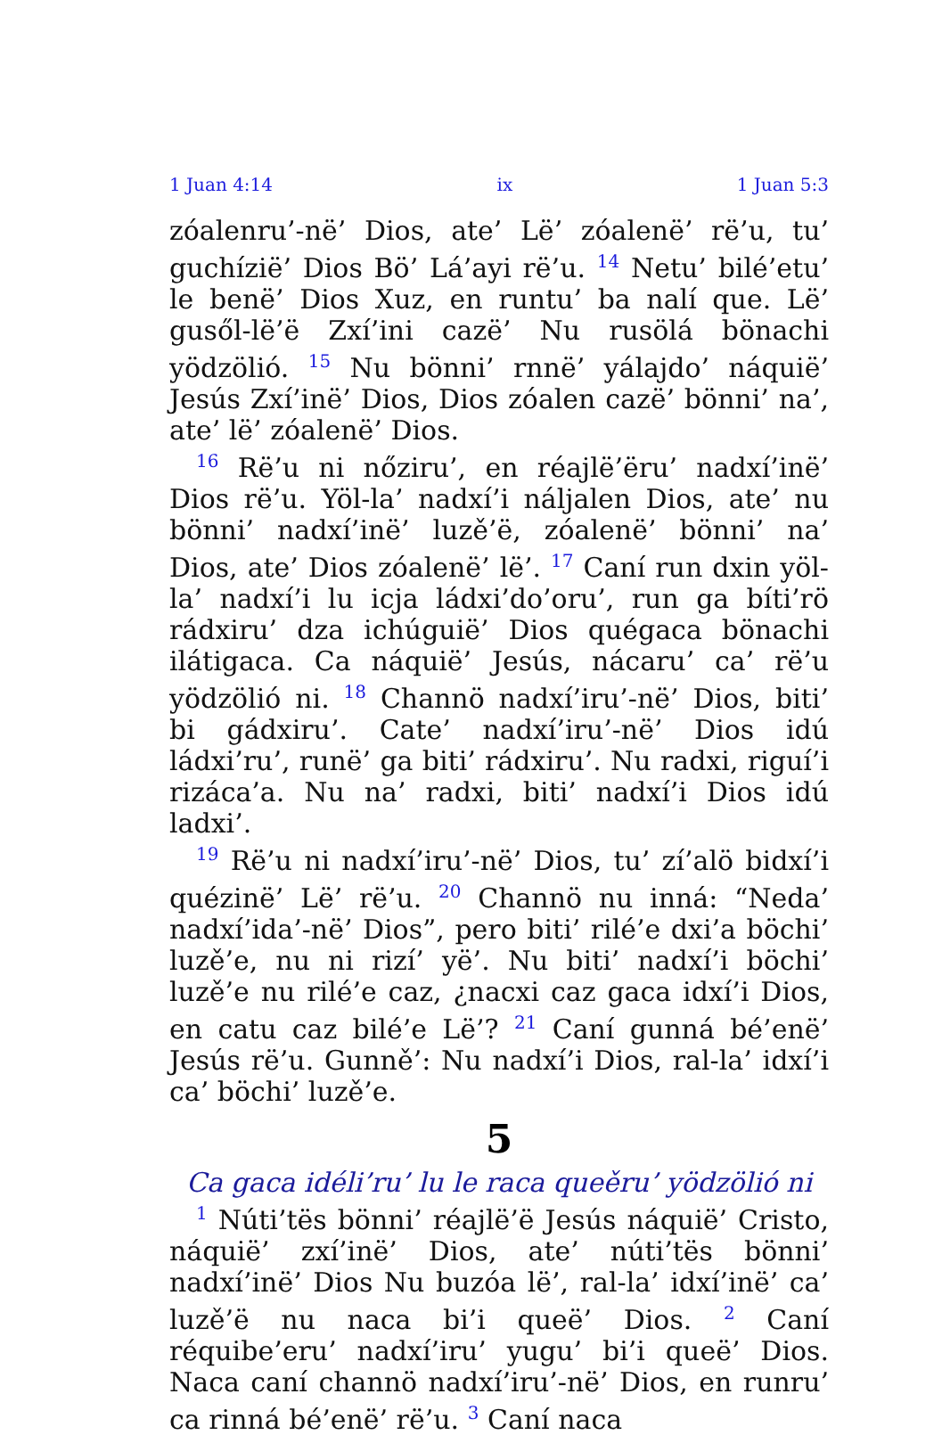1 Juan 4:14 ix 1 Juan 5:3
zóalenru’-në’ Dios, ate’ Lë’ zóalenë’ rë’u, tu’ guchízië’ Dios Bö’ Lá’ayi rë’u. <sup>14</sup> Netu’ bilé’etu’ le benë’ Dios Xuz, en runtu’ ba nalí que. Lë’ gusől-lë’ë Zxí’ini cazë’ Nu rusölá bönachi yödzölió. <sup>15</sup> Nu bönni’ rnnë’ yálajdo’ náquië’ Jesús Zxí’inë’ Dios, Dios zóalen cazë’ bönni’ na’, ate’ lë’ zóalenë’ Dios.
<sup>16</sup> Rë’u ni nőziru’, en réajlë’ëru’ nadxí’inë’ Dios rë’u. Yöl-la’ nadxí’i náljalen Dios, ate’ nu bönni’ nadxí’inë’ luzě’ë, zóalenë’ bönni’ na’ Dios, ate’ Dios zóalenë’ lë’. <sup>17</sup> Caní run dxin yöl-la’ nadxí’i lu icja ládxi’do’oru’, run ga bíti’rö rádxiru’ dza ichúguië’ Dios quégaca bönachi ilátigaca. Ca náquië’ Jesús, nácaru’ ca’ rë’u yödzölió ni. <sup>18</sup> Channö nadxí’iru’-në’ Dios, biti’ bi gádxiru’. Cate’ nadxí’iru’-në’ Dios idú ládxi’ru’, runë’ ga biti’ rádxiru’. Nu radxi, riguí’i rizáca’a. Nu na’ radxi, biti’ nadxí’i Dios idú ladxi’.
<sup>19</sup> Rë’u ni nadxí’iru’-në’ Dios, tu’ zí’alö bidxí’i quézinë’ Lë’ rë’u. <sup>20</sup> Channö nu inná: “Neda’ nadxí’ida’-në’ Dios”, pero biti’ rilé’e dxi’a böchi’ luzě’e, nu ni rizí’ yë’. Nu biti’ nadxí’i böchi’ luzě’e nu rilé’e caz, ¿nacxi caz gaca idxí’i Dios, en catu caz bilé’e Lë’? <sup>21</sup> Caní gunná bé’enë’ Jesús rë’u. Gunně’: Nu nadxí’i Dios, ral-la’ idxí’i ca’ böchi’ luzě’e.
5
Ca gaca idéli’ru’ lu le raca queěru’ yödzölió ni
<sup>1</sup> Núti’tës bönni’ réajlë’ë Jesús náquië’ Cristo, náquië’ zxí’inë’ Dios, ate’ núti’tës bönni’ nadxí’inë’ Dios Nu buzóa lë’, ral-la’ idxí’inë’ ca’ luzě’ë nu naca bi’i queë’ Dios. <sup>2</sup> Caní réquibe’eru’ nadxí’iru’ yugu’ bi’i queë’ Dios. Naca caní channö nadxí’iru’-në’ Dios, en runru’ ca rinná bé’enë’ rë’u. <sup>3</sup> Caní naca